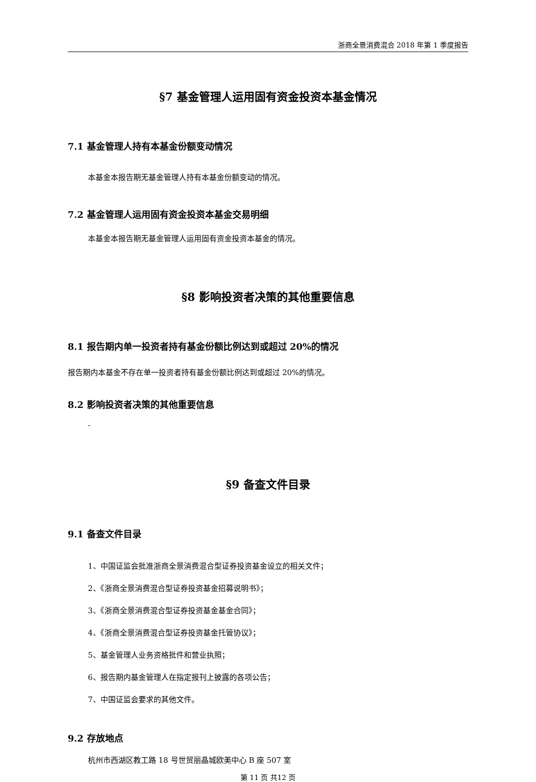浙商全景消费混合 2018 年第 1 季度报告
§7 基金管理人运用固有资金投资本基金情况
7.1 基金管理人持有本基金份额变动情况
本基金本报告期无基金管理人持有本基金份额变动的情况。
7.2 基金管理人运用固有资金投资本基金交易明细
本基金本报告期无基金管理人运用固有资金投资本基金的情况。
§8 影响投资者决策的其他重要信息
8.1 报告期内单一投资者持有基金份额比例达到或超过 20%的情况
报告期内本基金不存在单一投资者持有基金份额比例达到或超过 20%的情况。
8.2 影响投资者决策的其他重要信息
-
§9 备查文件目录
9.1 备查文件目录
1、中国证监会批准浙商全景消费混合型证券投资基金设立的相关文件；
2、《浙商全景消费混合型证券投资基金招募说明书》；
3、《浙商全景消费混合型证券投资基金基金合同》；
4、《浙商全景消费混合型证券投资基金托管协议》；
5、基金管理人业务资格批件和营业执照；
6、报告期内基金管理人在指定报刊上披露的各项公告；
7、中国证监会要求的其他文件。
9.2 存放地点
杭州市西湖区教工路 18 号世贸丽晶城欧美中心 B 座 507 室
第 11 页 共12 页